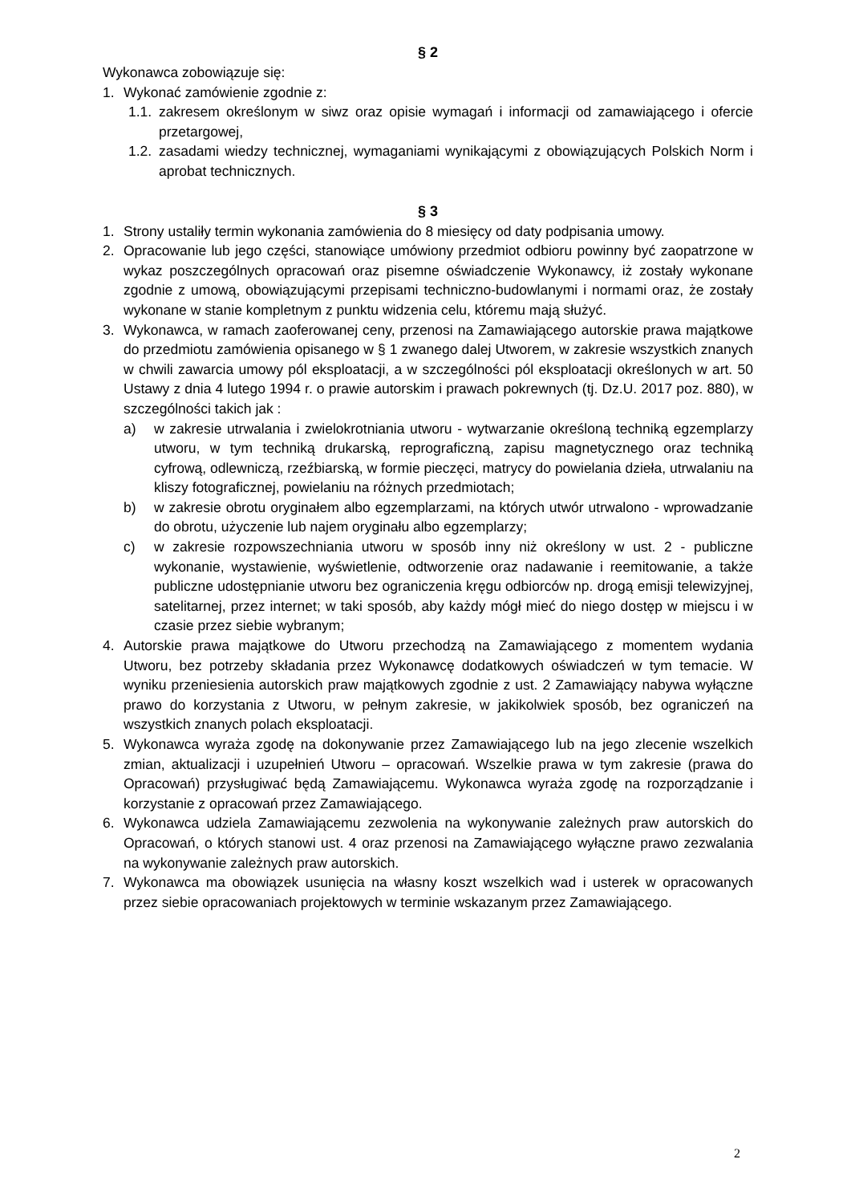§ 2
Wykonawca zobowiązuje się:
1. Wykonać zamówienie zgodnie z:
1.1. zakresem określonym w siwz oraz opisie wymagań i informacji od zamawiającego i ofercie przetargowej,
1.2. zasadami wiedzy technicznej, wymaganiami wynikającymi z obowiązujących Polskich Norm i aprobat technicznych.
§ 3
1. Strony ustaliły termin wykonania zamówienia do 8 miesięcy od daty podpisania umowy.
2. Opracowanie lub jego części, stanowiące umówiony przedmiot odbioru powinny być zaopatrzone w wykaz poszczególnych opracowań oraz pisemne oświadczenie Wykonawcy, iż zostały wykonane zgodnie z umową, obowiązującymi przepisami techniczno-budowlanymi i normami oraz, że zostały wykonane w stanie kompletnym z punktu widzenia celu, któremu mają służyć.
3. Wykonawca, w ramach zaoferowanej ceny, przenosi na Zamawiającego autorskie prawa majątkowe do przedmiotu zamówienia opisanego w § 1 zwanego dalej Utworem, w zakresie wszystkich znanych w chwili zawarcia umowy pól eksploatacji, a w szczególności pól eksploatacji określonych w art. 50 Ustawy z dnia 4 lutego 1994 r. o prawie autorskim i prawach pokrewnych (tj. Dz.U. 2017 poz. 880), w szczególności takich jak :
a) w zakresie utrwalania i zwielokrotniania utworu - wytwarzanie określoną techniką egzemplarzy utworu, w tym techniką drukarską, reprograficzną, zapisu magnetycznego oraz techniką cyfrową, odlewniczą, rzeźbiarską, w formie pieczęci, matrycy do powielania dzieła, utrwalaniu na kliszy fotograficznej, powielaniu na różnych przedmiotach;
b) w zakresie obrotu oryginałem albo egzemplarzami, na których utwór utrwalono - wprowadzanie do obrotu, użyczenie lub najem oryginału albo egzemplarzy;
c) w zakresie rozpowszechniania utworu w sposób inny niż określony w ust. 2 - publiczne wykonanie, wystawienie, wyświetlenie, odtworzenie oraz nadawanie i reemitowanie, a także publiczne udostępnianie utworu bez ograniczenia kręgu odbiorców np. drogą emisji telewizyjnej, satelitarnej, przez internet; w taki sposób, aby każdy mógł mieć do niego dostęp w miejscu i w czasie przez siebie wybranym;
4. Autorskie prawa majątkowe do Utworu przechodzą na Zamawiającego z momentem wydania Utworu, bez potrzeby składania przez Wykonawcę dodatkowych oświadczeń w tym temacie. W wyniku przeniesienia autorskich praw majątkowych zgodnie z ust. 2 Zamawiający nabywa wyłączne prawo do korzystania z Utworu, w pełnym zakresie, w jakikolwiek sposób, bez ograniczeń na wszystkich znanych polach eksploatacji.
5. Wykonawca wyraża zgodę na dokonywanie przez Zamawiającego lub na jego zlecenie wszelkich zmian, aktualizacji i uzupełnień Utworu – opracowań. Wszelkie prawa w tym zakresie (prawa do Opracowań) przysługiwać będą Zamawiającemu. Wykonawca wyraża zgodę na rozporządzanie i korzystanie z opracowań przez Zamawiającego.
6. Wykonawca udziela Zamawiającemu zezwolenia na wykonywanie zależnych praw autorskich do Opracowań, o których stanowi ust. 4 oraz przenosi na Zamawiającego wyłączne prawo zezwalania na wykonywanie zależnych praw autorskich.
7. Wykonawca ma obowiązek usunięcia na własny koszt wszelkich wad i usterek w opracowanych przez siebie opracowaniach projektowych w terminie wskazanym przez Zamawiającego.
2